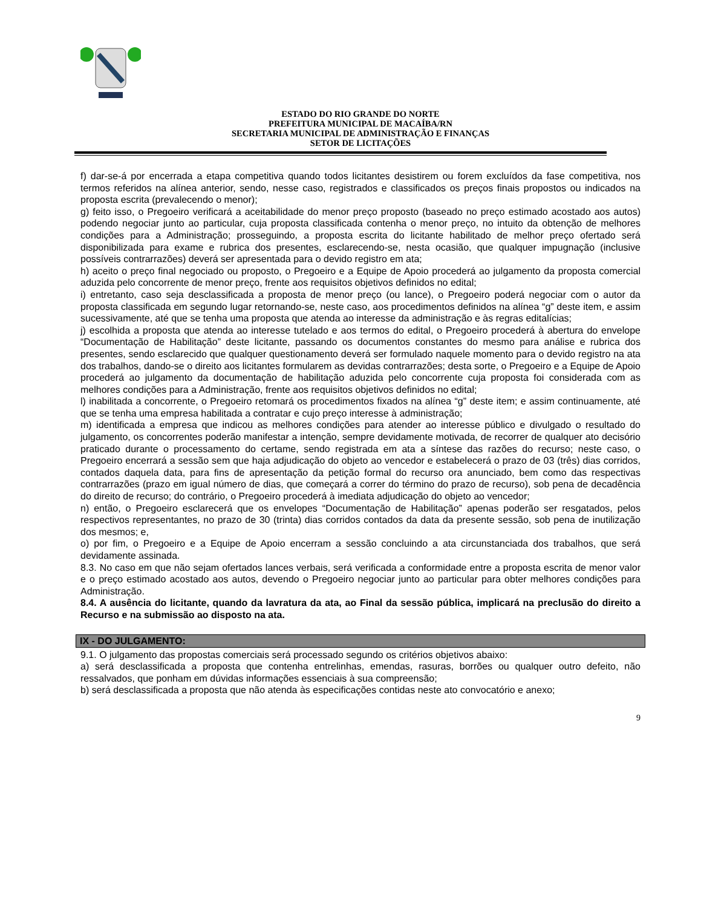ESTADO DO RIO GRANDE DO NORTE
PREFEITURA MUNICIPAL DE MACAÍBA/RN
SECRETARIA MUNICIPAL DE ADMINISTRAÇÃO E FINANÇAS
SETOR DE LICITAÇÕES
f) dar-se-á por encerrada a etapa competitiva quando todos licitantes desistirem ou forem excluídos da fase competitiva, nos termos referidos na alínea anterior, sendo, nesse caso, registrados e classificados os preços finais propostos ou indicados na proposta escrita (prevalecendo o menor);
g) feito isso, o Pregoeiro verificará a aceitabilidade do menor preço proposto (baseado no preço estimado acostado aos autos) podendo negociar junto ao particular, cuja proposta classificada contenha o menor preço, no intuito da obtenção de melhores condições para a Administração; prosseguindo, a proposta escrita do licitante habilitado de melhor preço ofertado será disponibilizada para exame e rubrica dos presentes, esclarecendo-se, nesta ocasião, que qualquer impugnação (inclusive possíveis contrarrazões) deverá ser apresentada para o devido registro em ata;
h) aceito o preço final negociado ou proposto, o Pregoeiro e a Equipe de Apoio procederá ao julgamento da proposta comercial aduzida pelo concorrente de menor preço, frente aos requisitos objetivos definidos no edital;
i) entretanto, caso seja desclassificada a proposta de menor preço (ou lance), o Pregoeiro poderá negociar com o autor da proposta classificada em segundo lugar retornando-se, neste caso, aos procedimentos definidos na alínea “g” deste item, e assim sucessivamente, até que se tenha uma proposta que atenda ao interesse da administração e às regras editalícias;
j) escolhida a proposta que atenda ao interesse tutelado e aos termos do edital, o Pregoeiro procederá à abertura do envelope “Documentação de Habilitação” deste licitante, passando os documentos constantes do mesmo para análise e rubrica dos presentes, sendo esclarecido que qualquer questionamento deverá ser formulado naquele momento para o devido registro na ata dos trabalhos, dando-se o direito aos licitantes formularem as devidas contrarrazões; desta sorte, o Pregoeiro e a Equipe de Apoio procederá ao julgamento da documentação de habilitação aduzida pelo concorrente cuja proposta foi considerada com as melhores condições para a Administração, frente aos requisitos objetivos definidos no edital;
l) inabilitada a concorrente, o Pregoeiro retomará os procedimentos fixados na alínea “g” deste item; e assim continuamente, até que se tenha uma empresa habilitada a contratar e cujo preço interesse à administração;
m) identificada a empresa que indicou as melhores condições para atender ao interesse público e divulgado o resultado do julgamento, os concorrentes poderão manifestar a intenção, sempre devidamente motivada, de recorrer de qualquer ato decisório praticado durante o processamento do certame, sendo registrada em ata a síntese das razões do recurso; neste caso, o Pregoeiro encerrará a sessão sem que haja adjudicação do objeto ao vencedor e estabelecerá o prazo de 03 (três) dias corridos, contados daquela data, para fins de apresentação da petição formal do recurso ora anunciado, bem como das respectivas contrarrazões (prazo em igual número de dias, que começará a correr do término do prazo de recurso), sob pena de decadência do direito de recurso; do contrário, o Pregoeiro procederá à imediata adjudicação do objeto ao vencedor;
n) então, o Pregoeiro esclarecerá que os envelopes “Documentação de Habilitação” apenas poderão ser resgatados, pelos respectivos representantes, no prazo de 30 (trinta) dias corridos contados da data da presente sessão, sob pena de inutilização dos mesmos; e,
o) por fim, o Pregoeiro e a Equipe de Apoio encerram a sessão concluindo a ata circunstanciada dos trabalhos, que será devidamente assinada.
8.3. No caso em que não sejam ofertados lances verbais, será verificada a conformidade entre a proposta escrita de menor valor e o preço estimado acostado aos autos, devendo o Pregoeiro negociar junto ao particular para obter melhores condições para Administração.
8.4. A ausência do licitante, quando da lavratura da ata, ao Final da sessão pública, implicará na preclusão do direito a Recurso e na submissão ao disposto na ata.
IX - DO JULGAMENTO:
9.1. O julgamento das propostas comerciais será processado segundo os critérios objetivos abaixo:
a) será desclassificada a proposta que contenha entrelinhas, emendas, rasuras, borrões ou qualquer outro defeito, não ressalvados, que ponham em dúvidas informações essenciais à sua compreensão;
b) será desclassificada a proposta que não atenda às especificações contidas neste ato convocatório e anexo;
9